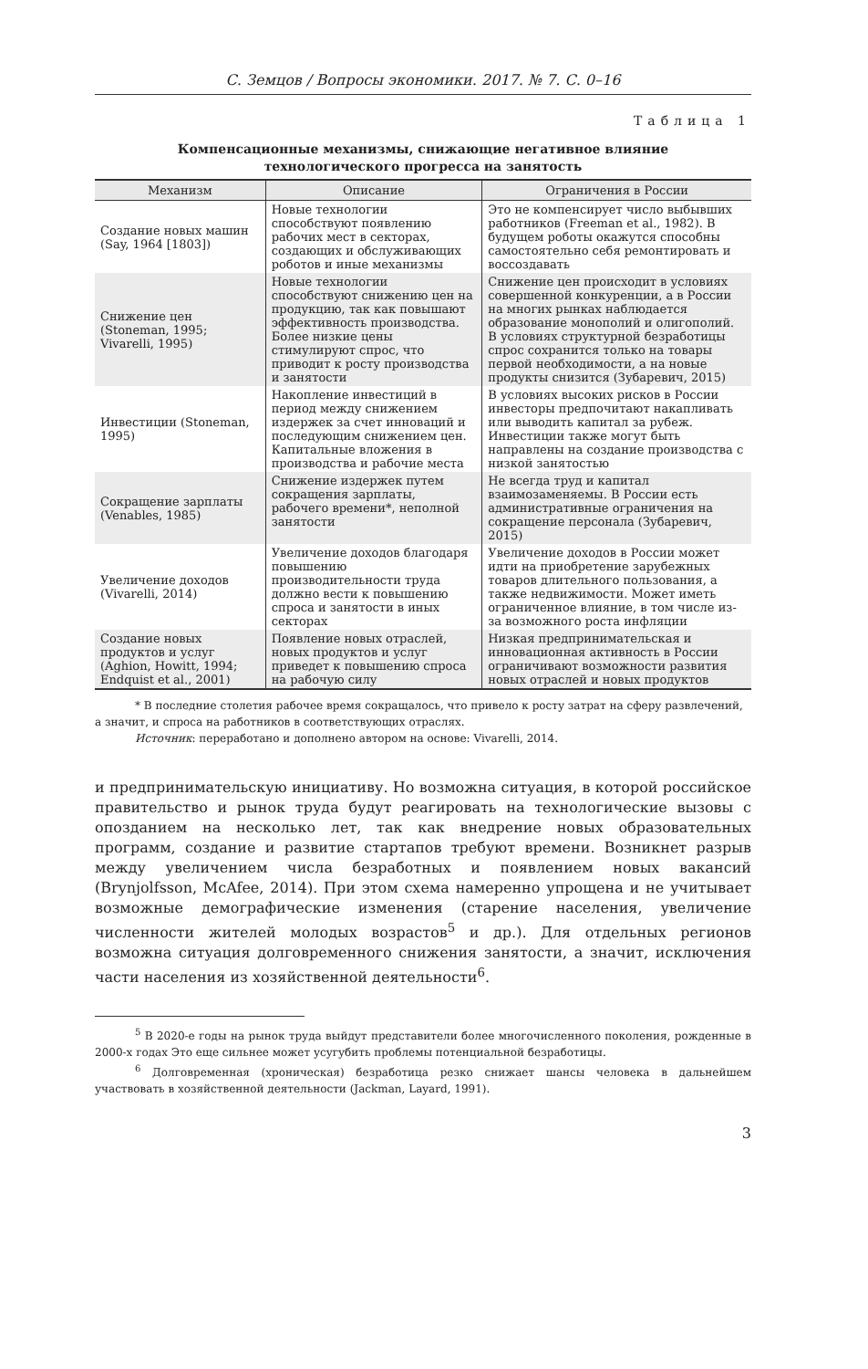С. Земцов / Вопросы экономики. 2017. № 7. С. 0–16
Таблица 1
Компенсационные механизмы, снижающие негативное влияние
технологического прогресса на занятость
| Механизм | Описание | Ограничения в России |
| --- | --- | --- |
| Создание новых машин (Say, 1964 [1803]) | Новые технологии способствуют появлению рабочих мест в секторах, создающих и обслуживающих роботов и иные механизмы | Это не компенсирует число выбывших работников (Freeman et al., 1982). В будущем роботы окажутся способны самостоятельно себя ремонтировать и воссоздавать |
| Снижение цен (Stoneman, 1995; Vivarelli, 1995) | Новые технологии способствуют снижению цен на продукцию, так как повышают эффективность производства. Более низкие цены стимулируют спрос, что приводит к росту производства и занятости | Снижение цен происходит в условиях совершенной конкуренции, а в России на многих рынках наблюдается образование монополий и олигополий. В условиях структурной безработицы спрос сохранится только на товары первой необходимости, а на новые продукты снизится (Зубаревич, 2015) |
| Инвестиции (Stoneman, 1995) | Накопление инвестиций в период между снижением издержек за счет инноваций и последующим снижением цен. Капитальные вложения в производства и рабочие места | В условиях высоких рисков в России инвесторы предпочитают накапливать или выводить капитал за рубеж. Инвестиции также могут быть направлены на создание производства с низкой занятостью |
| Сокращение зарплаты (Venables, 1985) | Снижение издержек путем сокращения зарплаты, рабочего времени*, неполной занятости | Не всегда труд и капитал взаимозаменяемы. В России есть административные ограничения на сокращение персонала (Зубаревич, 2015) |
| Увеличение доходов (Vivarelli, 2014) | Увеличение доходов благодаря повышению производительности труда должно вести к повышению спроса и занятости в иных секторах | Увеличение доходов в России может идти на приобретение зарубежных товаров длительного пользования, а также недвижимости. Может иметь ограниченное влияние, в том числе из-за возможного роста инфляции |
| Создание новых продуктов и услуг (Aghion, Howitt, 1994; Endquist et al., 2001) | Появление новых отраслей, новых продуктов и услуг приведет к повышению спроса на рабочую силу | Низкая предпринимательская и инновационная активность в России ограничивают возможности развития новых отраслей и новых продуктов |
* В последние столетия рабочее время сокращалось, что привело к росту затрат на сферу развлечений, а значит, и спроса на работников в соответствующих отраслях.
Источник: переработано и дополнено автором на основе: Vivarelli, 2014.
и предпринимательскую инициативу. Но возможна ситуация, в которой российское правительство и рынок труда будут реагировать на технологические вызовы с опозданием на несколько лет, так как внедрение новых образовательных программ, создание и развитие стартапов требуют времени. Возникнет разрыв между увеличением числа безработных и появлением новых вакансий (Brynjolfsson, McAfee, 2014). При этом схема намеренно упрощена и не учитывает возможные демографические изменения (старение населения, увеличение численности жителей молодых возрастов<sup>5</sup> и др.). Для отдельных регионов возможна ситуация долговременного снижения занятости, а значит, исключения части населения из хозяйственной деятельности<sup>6</sup>.
<sup>5</sup> В 2020-е годы на рынок труда выйдут представители более многочисленного поколения, рожденные в 2000-х годах Это еще сильнее может усугубить проблемы потенциальной безработицы.
<sup>6</sup> Долговременная (хроническая) безработица резко снижает шансы человека в дальнейшем участвовать в хозяйственной деятельности (Jackman, Layard, 1991).
3